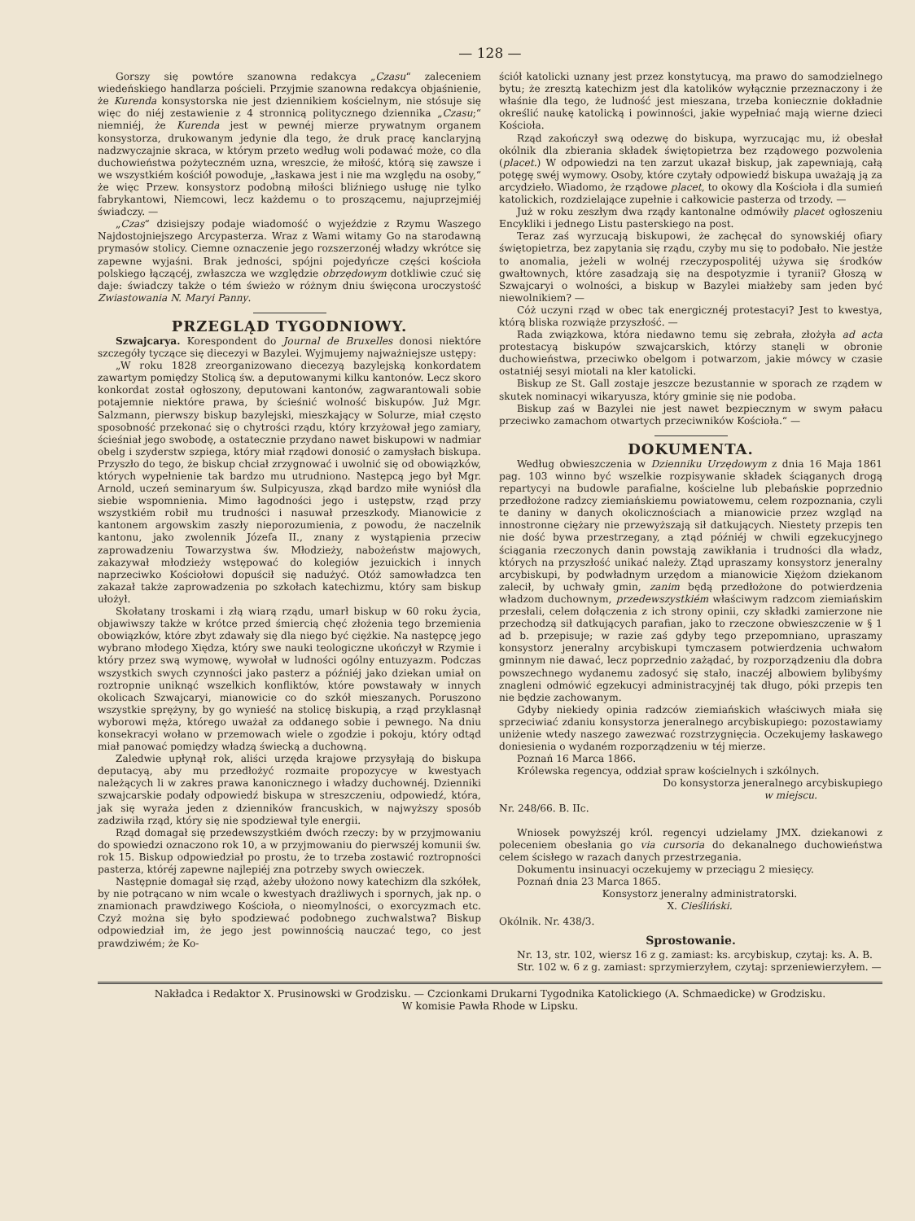— 128 —
Gorszy się powtóre szanowna redakcya „Czasu“ zaleceniem wiedeńskiego handlarza pościeli. Przyjmie szanowna redakcya objaśnienie, że Kurenda konsystorska nie jest dziennikiem kościelnym, nie stósuje się więc do niéj zestawienie z 4 stronnicą politycznego dziennika „Czasu;“ niemniéj, że Kurenda jest w pewnéj mierze prywatnym organem konsystorza, drukowanym jedynie dla tego, że druk pracę kanclaryjną nadzwyczajnie skraca, w którym przeto według woli podawać może, co dla duchowieństwa pożyteczném uzna, wreszcie, że miłość, którą się zawsze i we wszystkiém kościół powoduje, „łaskawa jest i nie ma względu na osoby,“ że więc Przew. konsystorz podobną miłości bliźniego usługę nie tylko fabrykantowi, Niemcowi, lecz każdemu o to proszącemu, najuprzejmiéj świadczy. —
„Czas“ dzisiejszy podaje wiadomość o wyjeździe z Rzymu Waszego Najdostojniejszego Arcypasterza. Wraz z Wami witamy Go na starodawną prymasów stolicy. Ciemne oznaczenie jego rozszerzonéj władzy wkrótce się zapewne wyjaśni. Brak jedności, spójni pojedyńcze części kościoła polskiego łączącéj, zwłaszcza we względzie obrzędowym dotkliwie czuć się daje: świadczy także o tém świeżo w różnym dniu święcona uroczystość Zwiastowania N. Maryi Panny.
PRZEGLĄD TYGODNIOWY.
Szwajcarya. Korespondent do Journal de Bruxelles donosi niektóre szczegóły tyczące się diecezyi w Bazylei. Wyjmujemy najważniejsze ustępy:
„W roku 1828 zreorganizowano diecezyą bazylejską konkordatem zawartym pomiędzy Stolicą św. a deputowanymi kilku kantonów. Lecz skoro konkordat został ogłoszony, deputowani kantonów, zagwarantowali sobie potajemnie niektóre prawa, by ścieśnić wolność biskupów. Już Mgr. Salzmann, pierwszy biskup bazylejski, mieszkający w Solurze, miał często sposobność przekonać się o chytrości rządu, który krzyżował jego zamiary, ścieśniał jego swobodę, a ostatecznie przydano nawet biskupowi w nadmiar obelg i szyderstw szpiega, który miał rządowi donosić o zamysłach biskupa. Przyszło do tego, że biskup chciał zrzygnować i uwolnić się od obowiązków, których wypełnienie tak bardzo mu utrudniono. Następcą jego był Mgr. Arnold, uczeń seminaryum św. Sulpicyusza, zkąd bardzo miłe wyniósł dla siebie wspomnienia. Mimo łagodności jego i ustępstw, rząd przy wszystkiém robił mu trudności i nasuwał przeszkody. Mianowicie z kantonem argowskim zaszły nieporozumienia, z powodu, że naczelnik kantonu, jako zwolennik Józefa II., znany z wystąpienia przeciw zaprowadzeniu Towarzystwa św. Młodzieży, nabożeństw majowych, zakazywał młodzieży wstępować do kolegiów jezuickich i innych naprzeciwko Kościołowi dopuścił się nadużyć. Otóż samowładzca ten zakazał także zaprowadzenia po szkołach katechizmu, który sam biskup ułożył.
Skołatany troskami i złą wiarą rządu, umarł biskup w 60 roku życia, objawiwszy także w krótce przed śmiercią chęć złożenia tego brzemienia obowiązków, które zbyt zdawały się dla niego być ciężkie. Na następcę jego wybrano młodego Xiędza, który swe nauki teologiczne ukończył w Rzymie i który przez swą wymowę, wywołał w ludności ogólny entuzyazm. Podczas wszystkich swych czynności jako pasterz a późniéj jako dziekan umiał on roztropnie uniknąć wszelkich konfliktów, które powstawały w innych okolicach Szwajcaryi, mianowicie co do szkół mieszanych. Poruszono wszystkie sprężyny, by go wynieść na stolicę biskupią, a rząd przyklasnął wyborowi męża, którego uważał za oddanego sobie i pewnego. Na dniu konsekracyi wołano w przemowach wiele o zgodzie i pokoju, który odtąd miał panować pomiędzy władzą świecką a duchowną.
Zaledwie upłynął rok, aliści urzęda krajowe przysyłają do biskupa deputacyą, aby mu przedłożyć rozmaite propozycye w kwestyach należących li w zakres prawa kanonicznego i władzy duchownéj. Dzienniki szwajcarskie podały odpowiedź biskupa w streszczeniu, odpowiedź, która, jak się wyraża jeden z dzienników francuskich, w najwyższy sposób zadziwiła rząd, który się nie spodziewał tyle energii.
Rząd domagał się przedewszystkiém dwóch rzeczy: by w przyjmowaniu do spowiedzi oznaczono rok 10, a w przyjmowaniu do pierwszéj komunii św. rok 15. Biskup odpowiedział po prostu, że to trzeba zostawić roztropności pasterza, któréj zapewne najlepiéj zna potrzeby swych owieczek.
Następnie domagał się rząd, ażeby ułożono nowy katechizm dla szkółek, by nie potrącano w nim wcale o kwestyach drażliwych i spornych, jak np. o znamionach prawdziwego Kościoła, o nieomylności, o exorcyzmach etc. Czyż można się było spodziewać podobnego zuchwalstwa? Biskup odpowiedział im, że jego jest powinnością nauczać tego, co jest prawdziwém; że Ko-
ściół katolicki uznany jest przez konstytucyą, ma prawo do samodzielnego bytu; że zresztą katechizm jest dla katolików wyłącznie przeznaczony i że właśnie dla tego, że ludność jest mieszana, trzeba koniecznie dokładnie określić naukę katolicką i powinności, jakie wypełniać mają wierne dzieci Kościoła.
Rząd zakończył swą odezwę do biskupa, wyrzucając mu, iż obesłał okólnik dla zbierania składek świętopietrza bez rządowego pozwolenia (placet.) W odpowiedzi na ten zarzut ukazał biskup, jak zapewniają, całą potęgę swéj wymowy. Osoby, które czytały odpowiedź biskupa uważają ją za arcydzieło. Wiadomo, że rządowe placet, to okowy dla Kościoła i dla sumień katolickich, rozdzielające zupełnie i całkowicie pasterza od trzody. —
Już w roku zeszłym dwa rządy kantonalne odmówiły placet ogłoszeniu Encykliki i jednego Listu pasterskiego na post.
Teraz zaś wyrzucają biskupowi, że zachęcał do synowskiéj ofiary świętopietrza, bez zapytania się rządu, czyby mu się to podobało. Nie jestże to anomalia, jeżeli w wolnéj rzeczypospolitéj używa się środków gwałtownych, które zasadzają się na despotyzmie i tyranii? Głoszą w Szwajcaryi o wolności, a biskup w Bazylei miałżeby sam jeden być niewolnikiem? —
Cóż uczyni rząd w obec tak energicznéj protestacyi? Jest to kwestya, którą bliska rozwiąże przyszłość. —
Rada związkowa, która niedawno temu się zebrała, złożyła ad acta protestacyą biskupów szwajcarskich, którzy stanęli w obronie duchowieństwa, przeciwko obelgom i potwarzom, jakie mówcy w czasie ostatniéj sesyi miotali na kler katolicki.
Biskup ze St. Gall zostaje jeszcze bezustannie w sporach ze rządem w skutek nominacyi wikaryusza, który gminie się nie podoba.
Biskup zaś w Bazylei nie jest nawet bezpiecznym w swym pałacu przeciwko zamachom otwartych przeciwników Kościoła.“ —
DOKUMENTA.
Według obwieszczenia w Dzienniku Urzędowym z dnia 16 Maja 1861 pag. 103 winno być wszelkie rozpisywanie składek ściąganych drogą repartycyi na budowle parafialne, kościelne lub plebańskie poprzednio przedłożone radzcy ziemiańskiemu powiatowemu, celem rozpoznania, czyli te daniny w danych okolicznościach a mianowicie przez wzgląd na innostronne ciężary nie przewyższają sił datkujących. Niestety przepis ten nie dość bywa przestrzegany, a ztąd późniéj w chwili egzekucyjnego ściągania rzeczonych danin powstają zawikłania i trudności dla władz, których na przyszłość unikać należy. Ztąd upraszamy konsystorz jeneralny arcybiskupi, by podwładnym urzędom a mianowicie Xiężom dziekanom zalecił, by uchwały gmin, zanim będą przedłożone do potwierdzenia władzom duchownym, przedewszystkiém właściwym radzcom ziemiańskim przesłali, celem dołączenia z ich strony opinii, czy składki zamierzone nie przechodzą sił datkujących parafian, jako to rzeczone obwieszczenie w § 1 ad b. przepisuje; w razie zaś gdyby tego przepomniano, upraszamy konsystorz jeneralny arcybiskupi tymczasem potwierdzenia uchwałom gminnym nie dawać, lecz poprzednio zażądać, by rozporządzeniu dla dobra powszechnego wydanemu zadosyć się stało, inaczéj albowiem bylibyśmy znagleni odmówić egzekucyi administracyjnéj tak długo, póki przepis ten nie będzie zachowanym.
Gdyby niekiedy opinia radzców ziemiańskich właściwych miała się sprzeciwiać zdaniu konsystorza jeneralnego arcybiskupiego: pozostawiamy uniżenie wtedy naszego zawezwać rozstrzygnięcia. Oczekujemy łaskawego doniesienia o wydaném rozporządzeniu w téj mierze.
Poznań 16 Marca 1866.
Królewska regencya, oddział spraw kościelnych i szkólnych.
Do konsystorza jeneralnego arcybiskupiego
w miejscu.
Nr. 248/66. B. IIc.
Wniosek powyższéj król. regencyi udzielamy JMX. dziekanowi z poleceniem obesłania go via cursoria do dekanalnego duchowieństwa celem ścisłego w razach danych przestrzegania.
Dokumentu insinuacyi oczekujemy w przeciągu 2 miesięcy.
Poznań dnia 23 Marca 1865.
Konsystorz jeneralny administratorski.
X. Cieśliński.
Okólnik. Nr. 438/3.
Sprostowanie.
Nr. 13, str. 102, wiersz 16 z g. zamiast: ks. arcybiskup, czytaj: ks. A. B.
Str. 102 w. 6 z g. zamiast: sprzymierzyłem, czytaj: sprzeniewierzyłem. —
Nakładca i Redaktor X. Prusinowski w Grodzisku. — Czcionkami Drukarni Tygodnika Katolickiego (A. Schmaedicke) w Grodzisku.
W komisie Pawła Rhode w Lipsku.